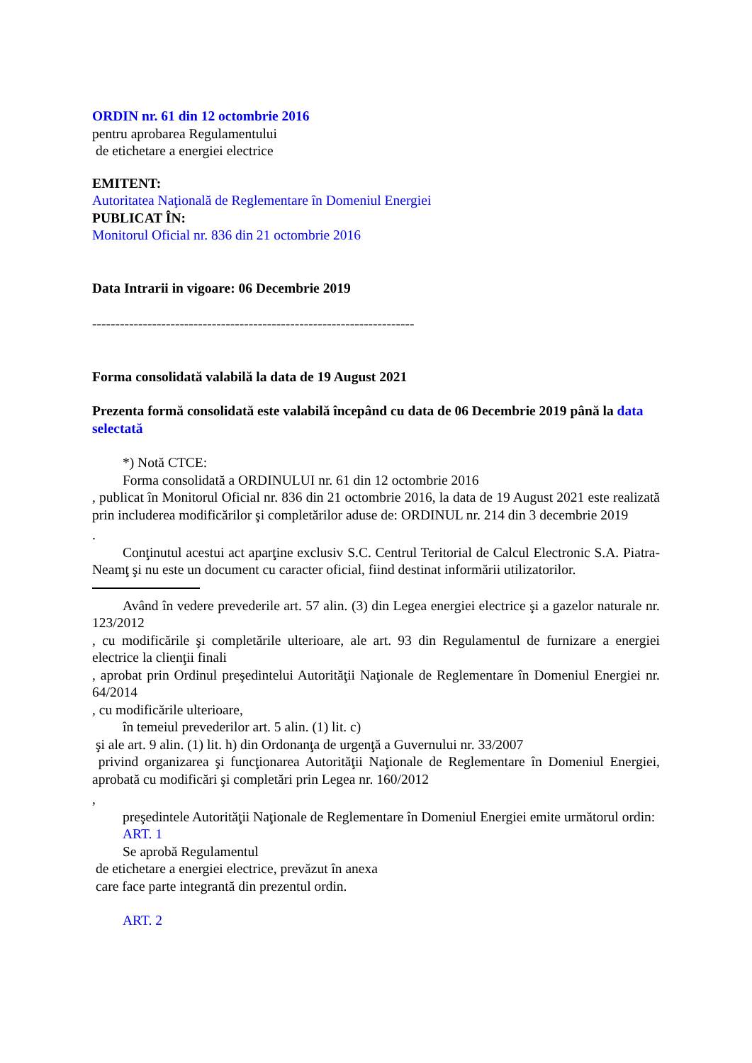ORDIN nr. 61 din 12 octombrie 2016
pentru aprobarea Regulamentului
de etichetare a energiei electrice
EMITENT:
Autoritatea Naţională de Reglementare în Domeniul Energiei
PUBLICAT ÎN:
Monitorul Oficial nr. 836 din 21 octombrie 2016
Data Intrarii in vigoare: 06 Decembrie 2019
----------------------------------------------------------------------
Forma consolidată valabilă la data de 19 August 2021
Prezenta formă consolidată este valabilă începând cu data de 06 Decembrie 2019 până la data selectată
*) Notă CTCE:
Forma consolidată a ORDINULUI nr. 61 din 12 octombrie 2016
, publicat în Monitorul Oficial nr. 836 din 21 octombrie 2016, la data de 19 August 2021 este realizată prin includerea modificărilor şi completărilor aduse de: ORDINUL nr. 214 din 3 decembrie 2019
.
Conţinutul acestui act aparţine exclusiv S.C. Centrul Teritorial de Calcul Electronic S.A. Piatra-Neamţ şi nu este un document cu caracter oficial, fiind destinat informării utilizatorilor.
Având în vedere prevederile art. 57 alin. (3) din Legea energiei electrice şi a gazelor naturale nr. 123/2012
, cu modificările şi completările ulterioare, ale art. 93 din Regulamentul de furnizare a energiei electrice la clienţii finali
, aprobat prin Ordinul preşedintelui Autorităţii Naţionale de Reglementare în Domeniul Energiei nr. 64/2014
, cu modificările ulterioare,
în temeiul prevederilor art. 5 alin. (1) lit. c)
şi ale art. 9 alin. (1) lit. h) din Ordonanţa de urgenţă a Guvernului nr. 33/2007
privind organizarea şi funcţionarea Autorităţii Naţionale de Reglementare în Domeniul Energiei, aprobată cu modificări şi completări prin Legea nr. 160/2012
,
preşedintele Autorităţii Naţionale de Reglementare în Domeniul Energiei emite următorul ordin:
ART. 1
Se aprobă Regulamentul
de etichetare a energiei electrice, prevăzut în anexa
care face parte integrantă din prezentul ordin.
ART. 2